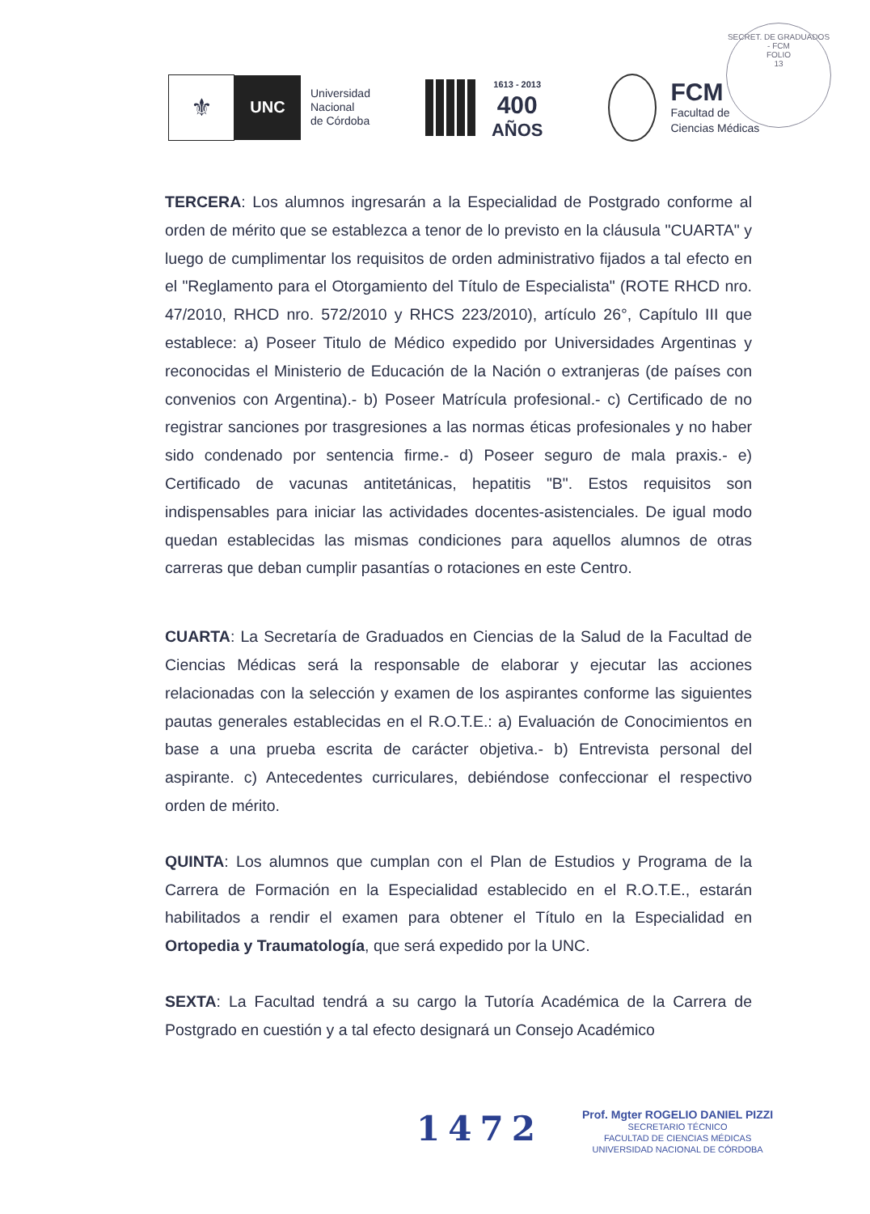SECRET. DE GRADUADOS - FCM
FOLIO
13
⚜
UNC
Universidad
Nacional
de Córdoba
1613 - 2013
400
AÑOS
FCM
Facultad de
Ciencias Médicas
TERCERA: Los alumnos ingresarán a la Especialidad de Postgrado conforme al orden de mérito que se establezca a tenor de lo previsto en la cláusula "CUARTA" y luego de cumplimentar los requisitos de orden administrativo fijados a tal efecto en el "Reglamento para el Otorgamiento del Título de Especialista" (ROTE RHCD nro. 47/2010, RHCD nro. 572/2010 y RHCS 223/2010), artículo 26°, Capítulo III que establece: a) Poseer Titulo de Médico expedido por Universidades Argentinas y reconocidas el Ministerio de Educación de la Nación o extranjeras (de países con convenios con Argentina).- b) Poseer Matrícula profesional.- c) Certificado de no registrar sanciones por trasgresiones a las normas éticas profesionales y no haber sido condenado por sentencia firme.- d) Poseer seguro de mala praxis.- e) Certificado de vacunas antitetánicas, hepatitis "B". Estos requisitos son indispensables para iniciar las actividades docentes-asistenciales. De igual modo quedan establecidas las mismas condiciones para aquellos alumnos de otras carreras que deban cumplir pasantías o rotaciones en este Centro.
CUARTA: La Secretaría de Graduados en Ciencias de la Salud de la Facultad de Ciencias Médicas será la responsable de elaborar y ejecutar las acciones relacionadas con la selección y examen de los aspirantes conforme las siguientes pautas generales establecidas en el R.O.T.E.: a) Evaluación de Conocimientos en base a una prueba escrita de carácter objetiva.- b) Entrevista personal del aspirante. c) Antecedentes curriculares, debiéndose confeccionar el respectivo orden de mérito.
QUINTA: Los alumnos que cumplan con el Plan de Estudios y Programa de la Carrera de Formación en la Especialidad establecido en el R.O.T.E., estarán habilitados a rendir el examen para obtener el Título en la Especialidad en Ortopedia y Traumatología, que será expedido por la UNC.
SEXTA: La Facultad tendrá a su cargo la Tutoría Académica de la Carrera de Postgrado en cuestión y a tal efecto designará un Consejo Académico
1472
Prof. Mgter ROGELIO DANIEL PIZZI
SECRETARIO TÉCNICO
FACULTAD DE CIENCIAS MÉDICAS
UNIVERSIDAD NACIONAL DE CÓRDOBA